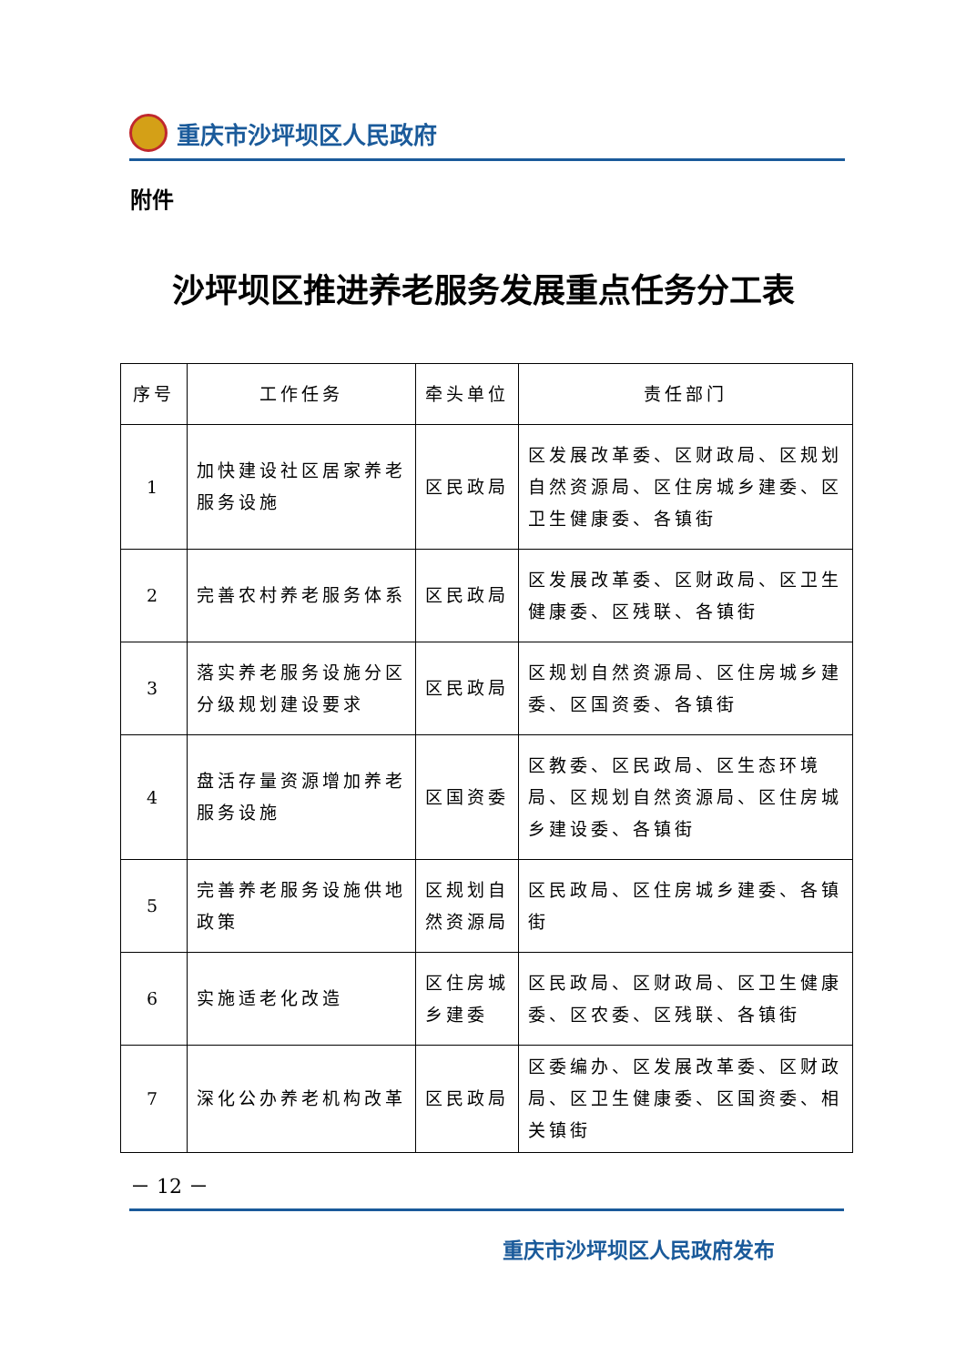重庆市沙坪坝区人民政府
附件
沙坪坝区推进养老服务发展重点任务分工表
| 序号 | 工作任务 | 牵头单位 | 责任部门 |
| --- | --- | --- | --- |
| 1 | 加快建设社区居家养老服务设施 | 区民政局 | 区发展改革委、区财政局、区规划自然资源局、区住房城乡建委、区卫生健康委、各镇街 |
| 2 | 完善农村养老服务体系 | 区民政局 | 区发展改革委、区财政局、区卫生健康委、区残联、各镇街 |
| 3 | 落实养老服务设施分区分级规划建设要求 | 区民政局 | 区规划自然资源局、区住房城乡建委、区国资委、各镇街 |
| 4 | 盘活存量资源增加养老服务设施 | 区国资委 | 区教委、区民政局、区生态环境局、区规划自然资源局、区住房城乡建设委、各镇街 |
| 5 | 完善养老服务设施供地政策 | 区规划自然资源局 | 区民政局、区住房城乡建委、各镇街 |
| 6 | 实施适老化改造 | 区住房城乡建委 | 区民政局、区财政局、区卫生健康委、区农委、区残联、各镇街 |
| 7 | 深化公办养老机构改革 | 区民政局 | 区委编办、区发展改革委、区财政局、区卫生健康委、区国资委、相关镇街 |
－ 12 －
重庆市沙坪坝区人民政府发布